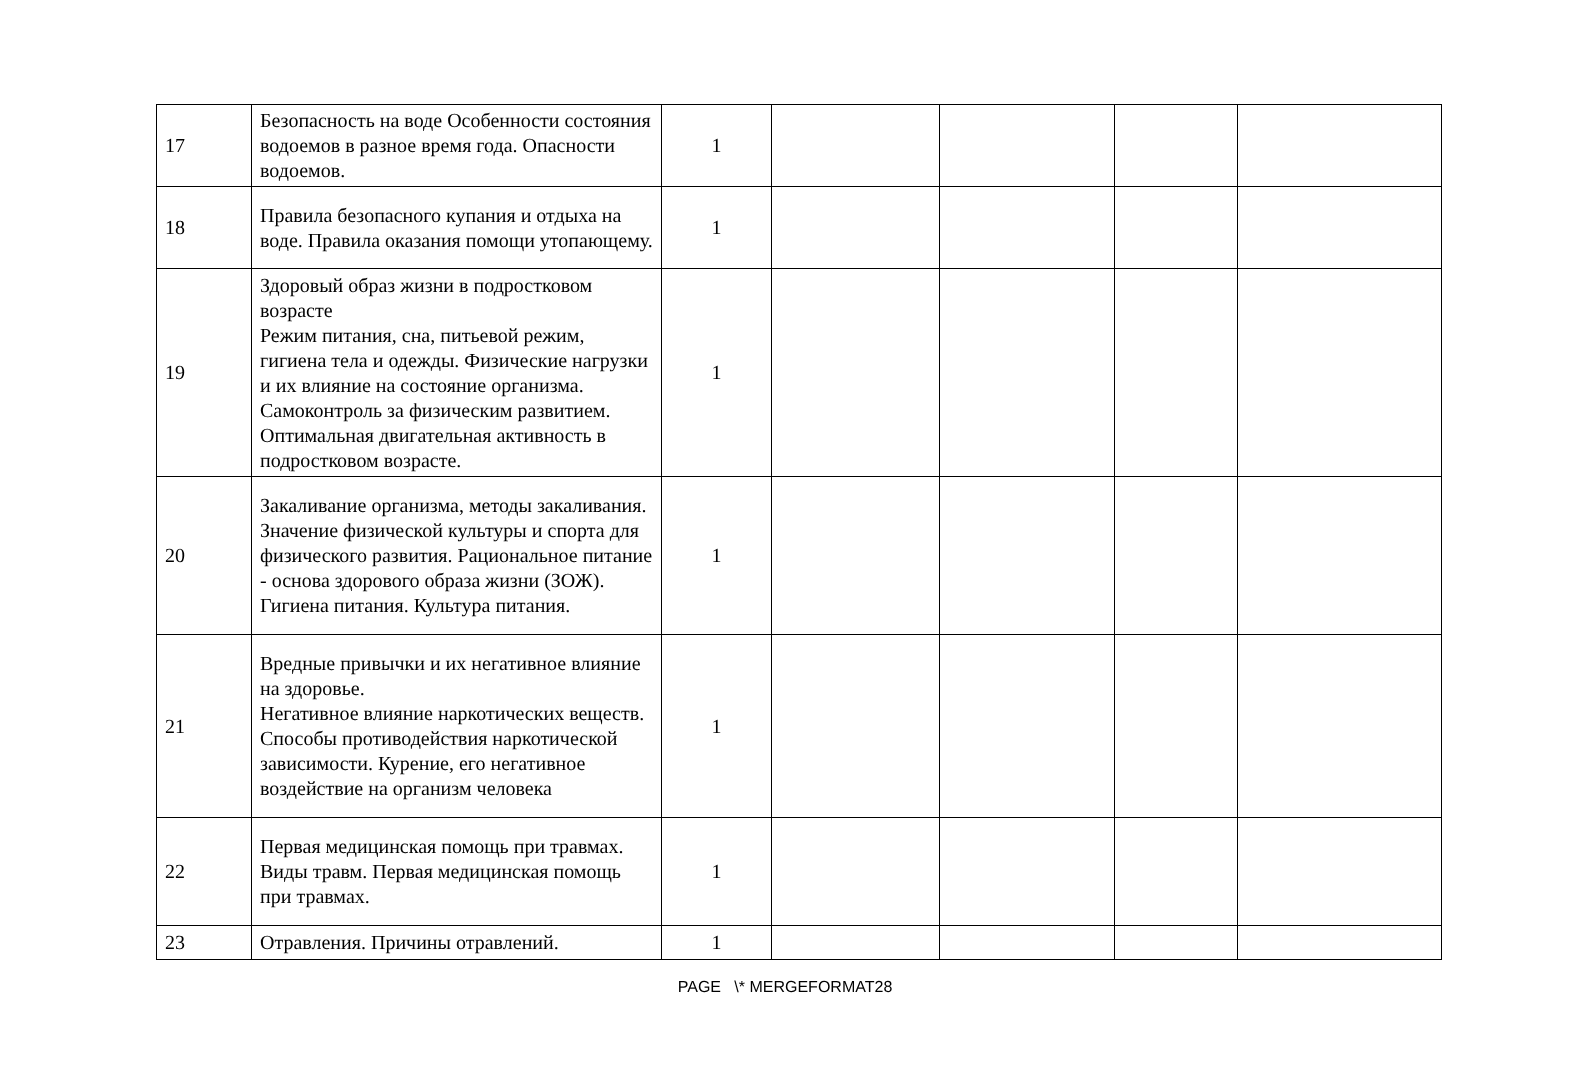| 17 | Безопасность на воде Особенности состояния водоемов в разное время года. Опасности водоемов. | 1 | | | | |
| 18 | Правила безопасного купания и отдыха на воде. Правила оказания помощи утопающему. | 1 | | | | |
| 19 | Здоровый образ жизни в подростковом возрасте Режим питания, сна, питьевой режим, гигиена тела и одежды. Физические нагрузки и их влияние на состояние организма. Самоконтроль за физическим развитием. Оптимальная двигательная активность в подростковом возрасте. | 1 | | | | |
| 20 | Закаливание организма, методы закаливания. Значение физической культуры и спорта для физического развития. Рациональное питание - основа здорового образа жизни (ЗОЖ). Гигиена питания. Культура питания. | 1 | | | | |
| 21 | Вредные привычки и их негативное влияние на здоровье. Негативное влияние наркотических веществ. Способы противодействия наркотической зависимости. Курение, его негативное воздействие на организм человека | 1 | | | | |
| 22 | Первая медицинская помощь при травмах. Виды травм. Первая медицинская помощь при травмах. | 1 | | | | |
| 23 | Отравления. Причины отравлений. | 1 | | | | |
PAGE \* MERGEFORMAT28